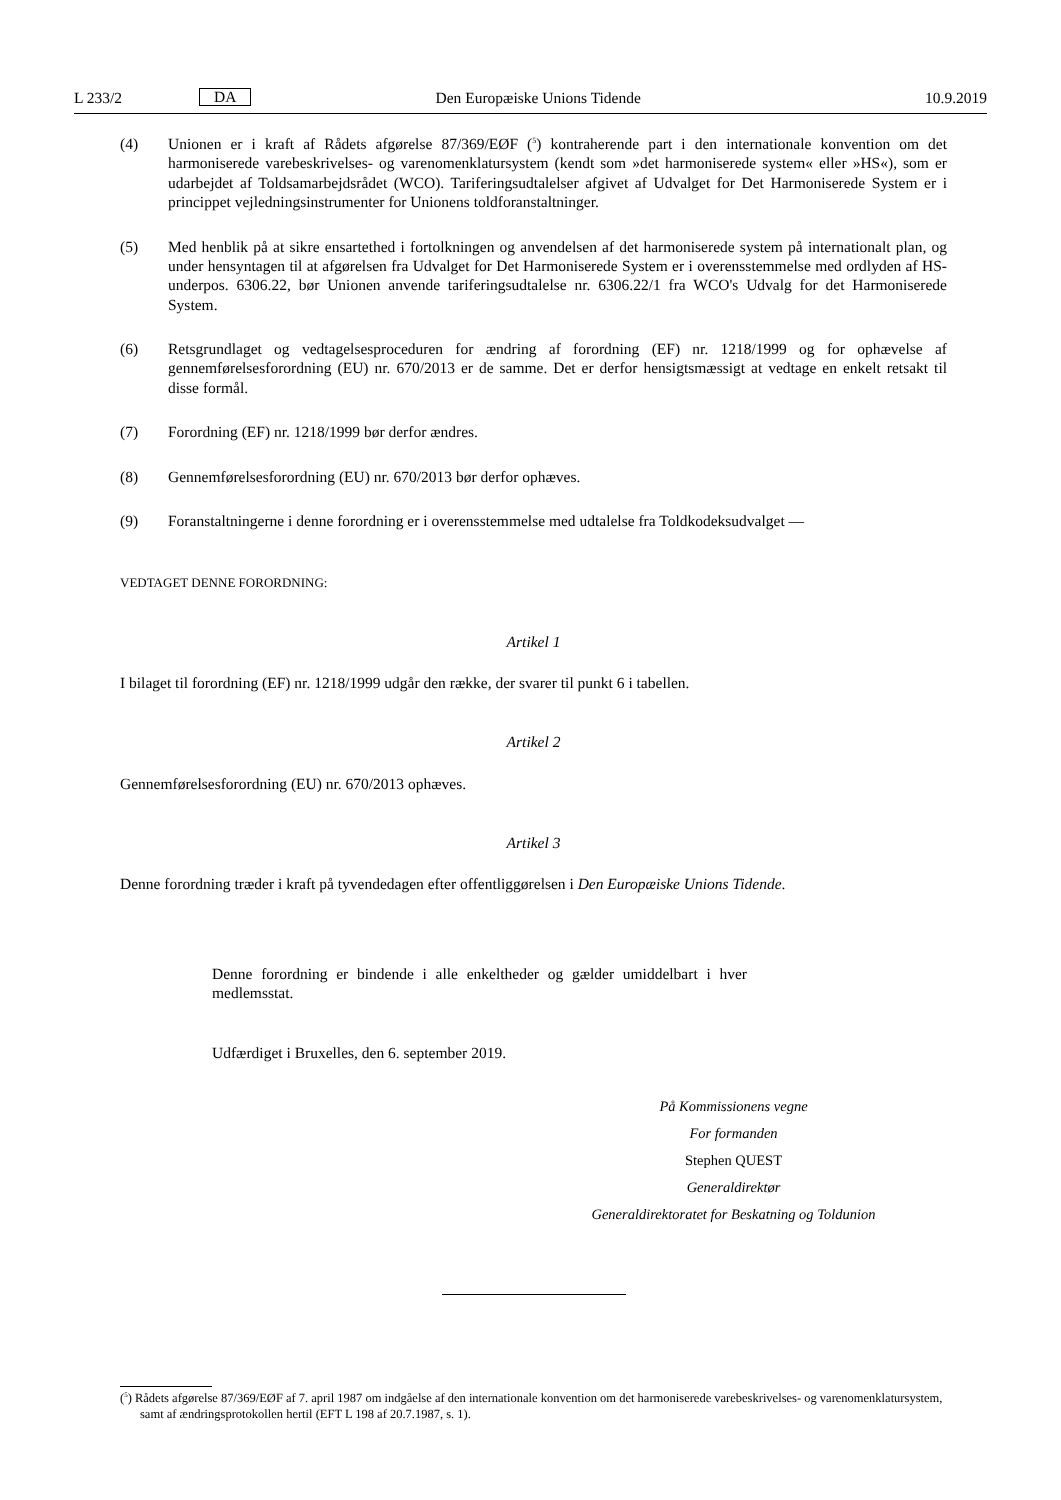L 233/2 DA Den Europæiske Unions Tidende 10.9.2019
(4) Unionen er i kraft af Rådets afgørelse 87/369/EØF (<sup>5</sup>) kontraherende part i den internationale konvention om det harmoniserede varebeskrivelses- og varenomenklatursystem (kendt som »det harmoniserede system« eller »HS«), som er udarbejdet af Toldsamarbejdsrådet (WCO). Tariferingsudtalelser afgivet af Udvalget for Det Harmoniserede System er i princippet vejledningsinstrumenter for Unionens toldforanstaltninger.
(5) Med henblik på at sikre ensartethed i fortolkningen og anvendelsen af det harmoniserede system på internationalt plan, og under hensyntagen til at afgørelsen fra Udvalget for Det Harmoniserede System er i overensstemmelse med ordlyden af HS-underpos. 6306.22, bør Unionen anvende tariferingsudtalelse nr. 6306.22/1 fra WCO's Udvalg for det Harmoniserede System.
(6) Retsgrundlaget og vedtagelsesproceduren for ændring af forordning (EF) nr. 1218/1999 og for ophævelse af gennemførelsesforordning (EU) nr. 670/2013 er de samme. Det er derfor hensigtsmæssigt at vedtage en enkelt retsakt til disse formål.
(7) Forordning (EF) nr. 1218/1999 bør derfor ændres.
(8) Gennemførelsesforordning (EU) nr. 670/2013 bør derfor ophæves.
(9) Foranstaltningerne i denne forordning er i overensstemmelse med udtalelse fra Toldkodeksudvalget —
VEDTAGET DENNE FORORDNING:
Artikel 1
I bilaget til forordning (EF) nr. 1218/1999 udgår den række, der svarer til punkt 6 i tabellen.
Artikel 2
Gennemførelsesforordning (EU) nr. 670/2013 ophæves.
Artikel 3
Denne forordning træder i kraft på tyvendedagen efter offentliggørelsen i Den Europæiske Unions Tidende.
Denne forordning er bindende i alle enkeltheder og gælder umiddelbart i hver medlemsstat.
Udfærdiget i Bruxelles, den 6. september 2019.
På Kommissionens vegne
For formanden
Stephen QUEST
Generaldirektør
Generaldirektoratet for Beskatning og Toldunion
(<sup>5</sup>) Rådets afgørelse 87/369/EØF af 7. april 1987 om indgåelse af den internationale konvention om det harmoniserede varebeskrivelses- og varenomenklatursystem, samt af ændringsprotokollen hertil (EFT L 198 af 20.7.1987, s. 1).